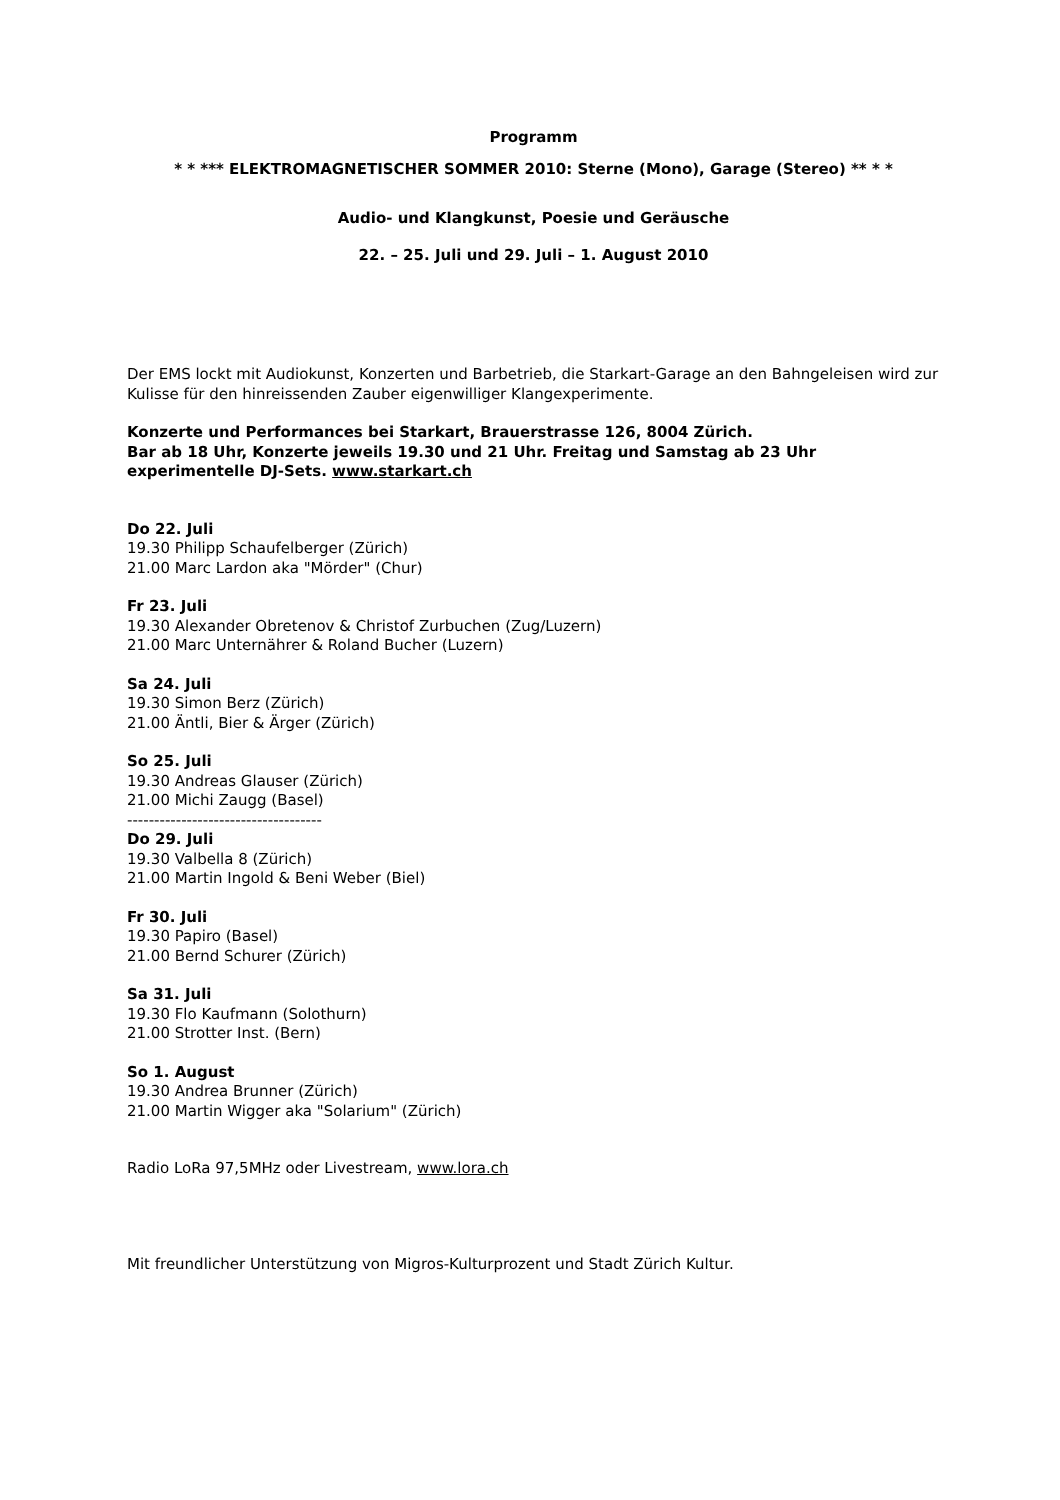Programm
* * *** ELEKTROMAGNETISCHER SOMMER 2010: Sterne (Mono), Garage (Stereo) ** * *
Audio- und Klangkunst, Poesie und Geräusche
22. – 25. Juli und 29. Juli – 1. August 2010
Der EMS lockt mit Audiokunst, Konzerten und Barbetrieb, die Starkart-Garage an den Bahngeleisen wird zur Kulisse für den hinreissenden Zauber eigenwilliger Klangexperimente.
Konzerte und Performances bei Starkart, Brauerstrasse 126, 8004 Zürich.
Bar ab 18 Uhr, Konzerte jeweils 19.30 und 21 Uhr. Freitag und Samstag ab 23 Uhr experimentelle DJ-Sets. www.starkart.ch
Do 22. Juli
19.30 Philipp Schaufelberger (Zürich)
21.00 Marc Lardon aka "Mörder" (Chur)
Fr 23. Juli
19.30 Alexander Obretenov & Christof Zurbuchen (Zug/Luzern)
21.00 Marc Unternährer & Roland Bucher (Luzern)
Sa 24. Juli
19.30 Simon Berz (Zürich)
21.00 Äntli, Bier & Ärger (Zürich)
So 25. Juli
19.30 Andreas Glauser (Zürich)
21.00 Michi Zaugg (Basel)
------------------------------------
Do 29. Juli
19.30 Valbella 8 (Zürich)
21.00 Martin Ingold & Beni Weber (Biel)
Fr 30. Juli
19.30 Papiro (Basel)
21.00 Bernd Schurer (Zürich)
Sa 31. Juli
19.30 Flo Kaufmann (Solothurn)
21.00 Strotter Inst. (Bern)
So 1. August
19.30 Andrea Brunner (Zürich)
21.00 Martin Wigger aka "Solarium" (Zürich)
Radio LoRa 97,5MHz oder Livestream, www.lora.ch
Mit freundlicher Unterstützung von Migros-Kulturprozent und Stadt Zürich Kultur.